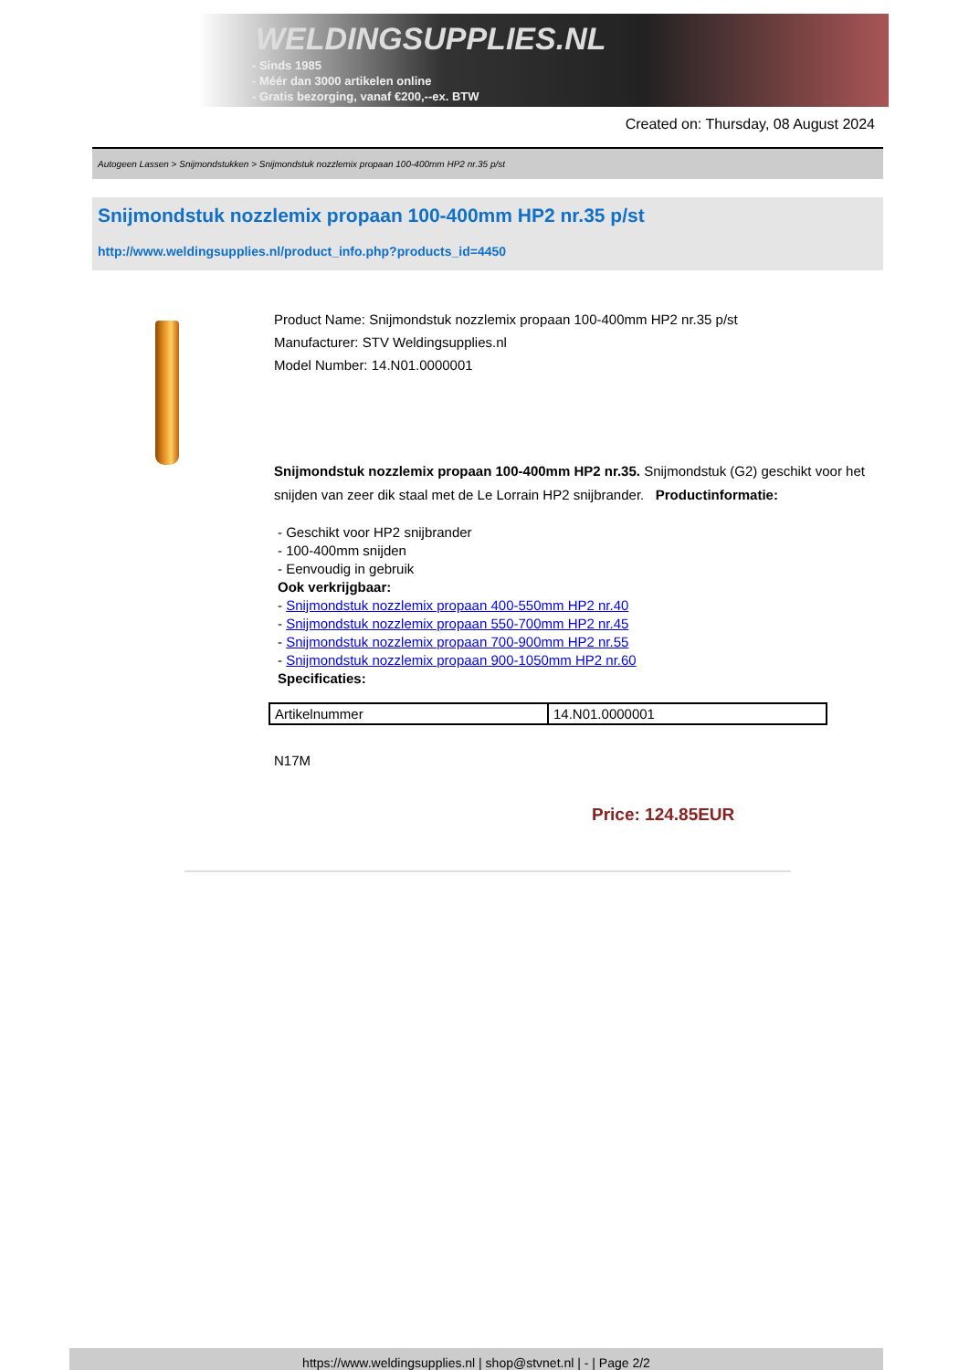WELDINGSUPPLIES.NL
- Sinds 1985
- Méér dan 3000 artikelen online
- Gratis bezorging, vanaf €200,--ex. BTW
Created on: Thursday, 08 August 2024
Autogeen Lassen > Snijmondstukken > Snijmondstuk nozzlemix propaan 100-400mm HP2 nr.35 p/st
Snijmondstuk nozzlemix propaan 100-400mm HP2 nr.35 p/st
http://www.weldingsupplies.nl/product_info.php?products_id=4450
Product Name: Snijmondstuk nozzlemix propaan 100-400mm HP2 nr.35 p/st
Manufacturer: STV Weldingsupplies.nl
Model Number: 14.N01.0000001
Snijmondstuk nozzlemix propaan 100-400mm HP2 nr.35. Snijmondstuk (G2) geschikt voor het snijden van zeer dik staal met de Le Lorrain HP2 snijbrander. Productinformatie:
- Geschikt voor HP2 snijbrander
- 100-400mm snijden
- Eenvoudig in gebruik
Ook verkrijgbaar:
- Snijmondstuk nozzlemix propaan 400-550mm HP2 nr.40
- Snijmondstuk nozzlemix propaan 550-700mm HP2 nr.45
- Snijmondstuk nozzlemix propaan 700-900mm HP2 nr.55
- Snijmondstuk nozzlemix propaan 900-1050mm HP2 nr.60
Specificaties:
| Artikelnummer | 14.N01.0000001 |
N17M
Price: 124.85EUR
https://www.weldingsupplies.nl | shop@stvnet.nl | - | Page 2/2